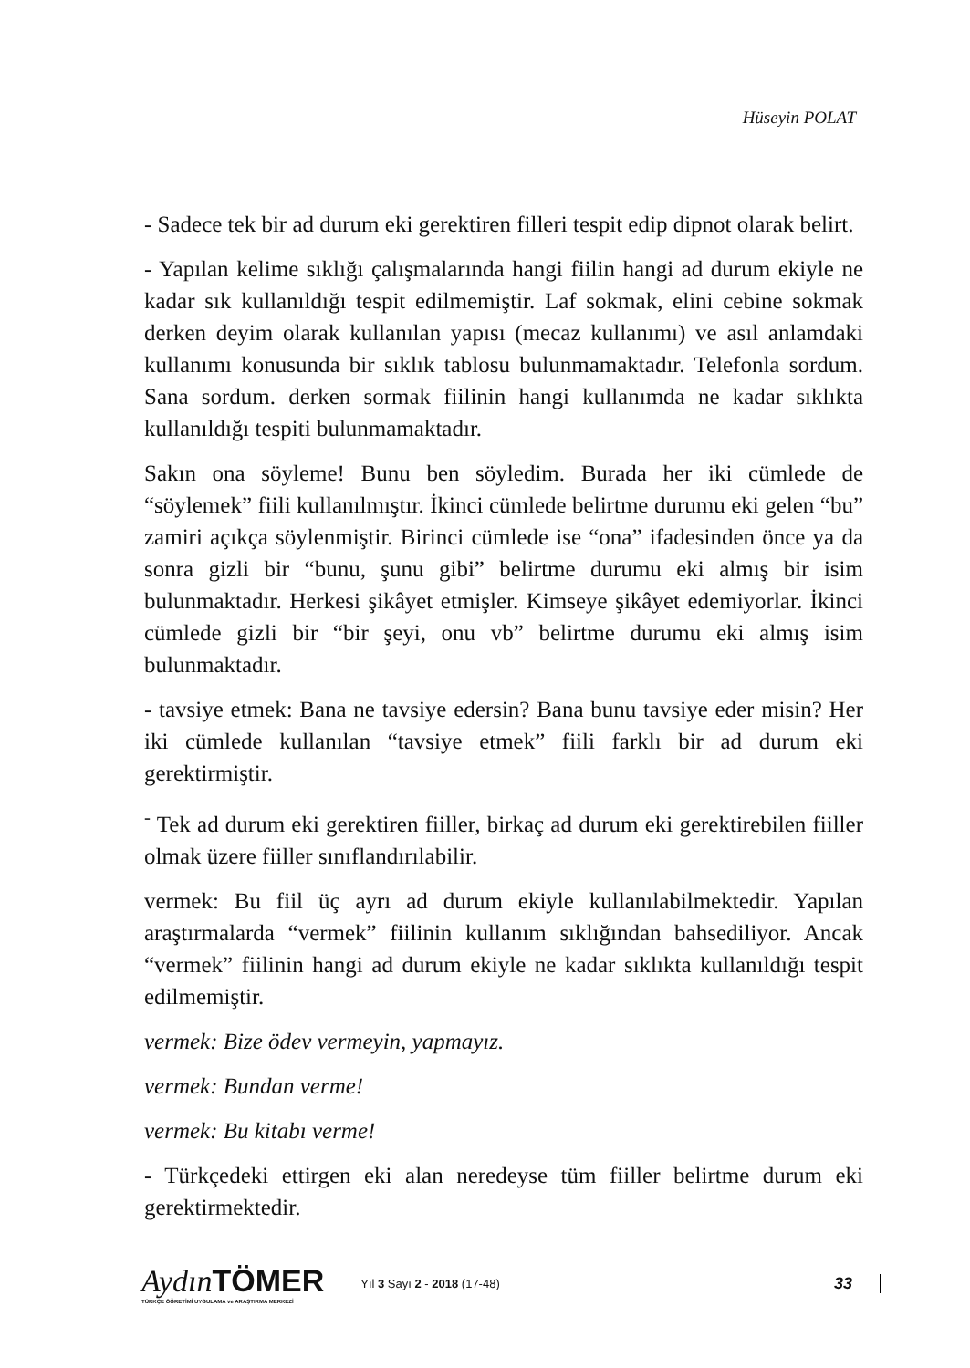Hüseyin POLAT
- Sadece tek bir ad durum eki gerektiren filleri tespit edip dipnot olarak belirt.
- Yapılan kelime sıklığı çalışmalarında hangi fiilin hangi ad durum ekiyle ne kadar sık kullanıldığı tespit edilmemiştir. Laf sokmak, elini cebine sokmak derken deyim olarak kullanılan yapısı (mecaz kullanımı) ve asıl anlamdaki kullanımı konusunda bir sıklık tablosu bulunmamaktadır. Telefonla sordum. Sana sordum. derken sormak fiilinin hangi kullanımda ne kadar sıklıkta kullanıldığı tespiti bulunmamaktadır.
Sakın ona söyleme! Bunu ben söyledim. Burada her iki cümlede de “söylemek” fiili kullanılmıştır. İkinci cümlede belirtme durumu eki gelen “bu” zamiri açıkça söylenmiştir. Birinci cümlede ise “ona” ifadesinden önce ya da sonra gizli bir “bunu, şunu gibi” belirtme durumu eki almış bir isim bulunmaktadır. Herkesi şikâyet etmişler. Kimseye şikâyet edemiyorlar. İkinci cümlede gizli bir “bir şeyi, onu vb” belirtme durumu eki almış isim bulunmaktadır.
- tavsiye etmek: Bana ne tavsiye edersin? Bana bunu tavsiye eder misin? Her iki cümlede kullanılan “tavsiye etmek” fiili farklı bir ad durum eki gerektirmiştir.
<sup>-</sup> Tek ad durum eki gerektiren fiiller, birkaç ad durum eki gerektirebilen fiiller olmak üzere fiiller sınıflandırılabilir.
vermek: Bu fiil üç ayrı ad durum ekiyle kullanılabilmektedir. Yapılan araştırmalarda “vermek” fiilinin kullanım sıklığından bahsediliyor. Ancak “vermek” fiilinin hangi ad durum ekiyle ne kadar sıklıkta kullanıldığı tespit edilmemiştir.
vermek: Bize ödev vermeyin, yapmayız.
vermek: Bundan verme!
vermek: Bu kitabı verme!
- Türkçedeki ettirgen eki alan neredeyse tüm fiiller belirtme durum eki gerektirmektedir.
Aydın TÖMER
TÜRKÇE ÖĞRETİMİ UYGULAMA ve ARAŞTIRMA MERKEZİ
Yıl 3 Sayı 2 - 2018 (17-48)
33